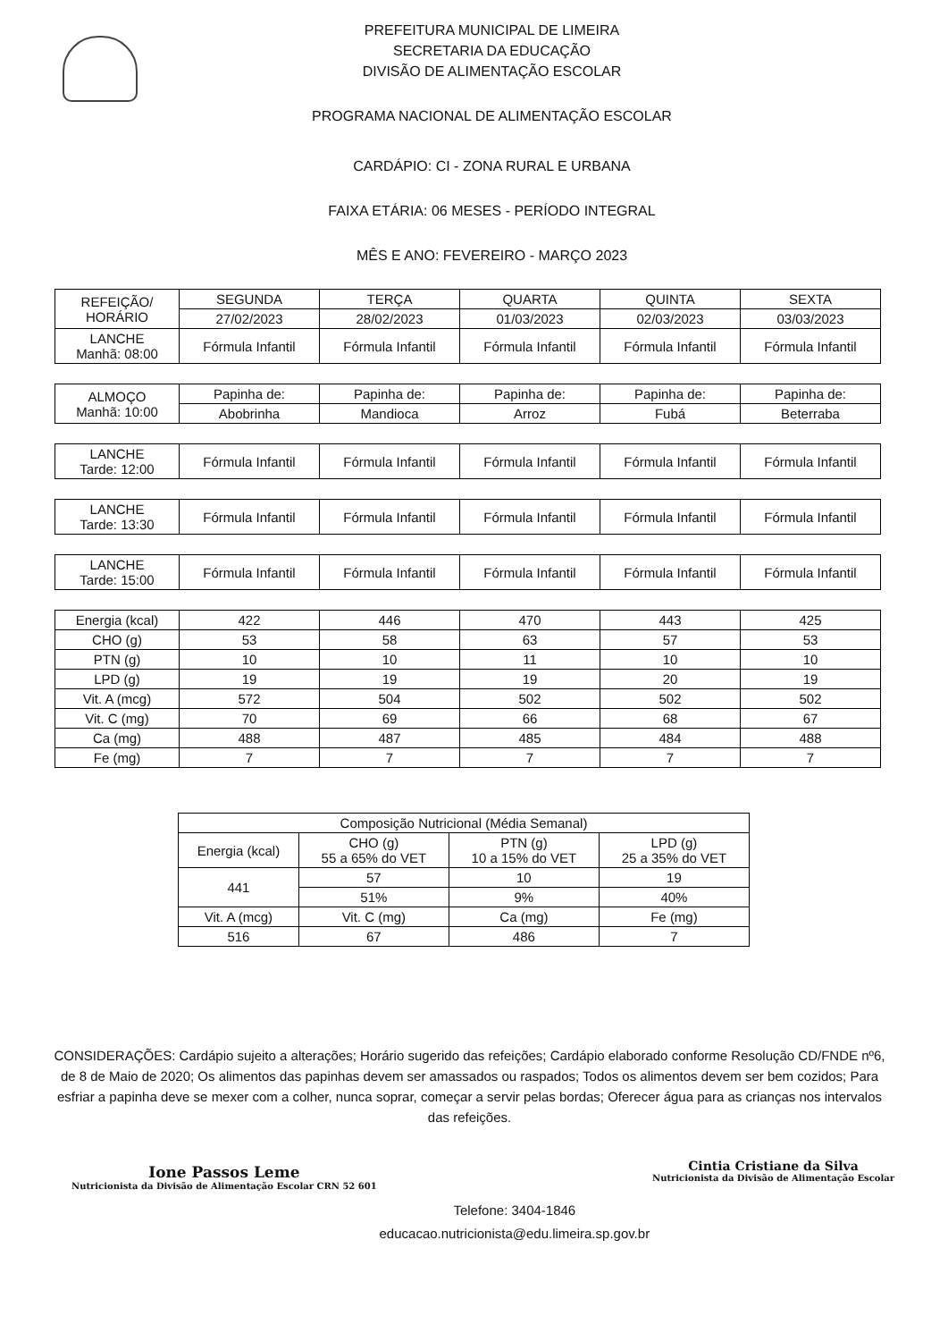PREFEITURA MUNICIPAL DE LIMEIRA
SECRETARIA DA EDUCAÇÃO
DIVISÃO DE ALIMENTAÇÃO ESCOLAR
PROGRAMA NACIONAL DE ALIMENTAÇÃO ESCOLAR
CARDÁPIO: CI - ZONA RURAL E URBANA
FAIXA ETÁRIA: 06 MESES - PERÍODO INTEGRAL
MÊS E ANO: FEVEREIRO - MARÇO 2023
| REFEIÇÃO/ HORÁRIO | SEGUNDA | TERÇA | QUARTA | QUINTA | SEXTA |
| | 27/02/2023 | 28/02/2023 | 01/03/2023 | 02/03/2023 | 03/03/2023 |
| LANCHE Manhã: 08:00 | Fórmula Infantil | Fórmula Infantil | Fórmula Infantil | Fórmula Infantil | Fórmula Infantil |
| ALMOÇO Manhã: 10:00 | Papinha de: | Papinha de: | Papinha de: | Papinha de: | Papinha de: |
| | Abobrinha | Mandioca | Arroz | Fubá | Beterraba |
| LANCHE Tarde: 12:00 | Fórmula Infantil | Fórmula Infantil | Fórmula Infantil | Fórmula Infantil | Fórmula Infantil |
| LANCHE Tarde: 13:30 | Fórmula Infantil | Fórmula Infantil | Fórmula Infantil | Fórmula Infantil | Fórmula Infantil |
| LANCHE Tarde: 15:00 | Fórmula Infantil | Fórmula Infantil | Fórmula Infantil | Fórmula Infantil | Fórmula Infantil |
| Energia (kcal) | 422 | 446 | 470 | 443 | 425 |
| CHO (g) | 53 | 58 | 63 | 57 | 53 |
| PTN (g) | 10 | 10 | 11 | 10 | 10 |
| LPD (g) | 19 | 19 | 19 | 20 | 19 |
| Vit. A (mcg) | 572 | 504 | 502 | 502 | 502 |
| Vit. C (mg) | 70 | 69 | 66 | 68 | 67 |
| Ca (mg) | 488 | 487 | 485 | 484 | 488 |
| Fe (mg) | 7 | 7 | 7 | 7 | 7 |
| Composição Nutricional (Média Semanal) | | | |
| Energia (kcal) | CHO (g) 55 a 65% do VET | PTN (g) 10 a 15% do VET | LPD (g) 25 a 35% do VET |
| 441 | 57 | 10 | 19 |
| | 51% | 9% | 40% |
| Vit. A (mcg) | Vit. C (mg) | Ca (mg) | Fe (mg) |
| 516 | 67 | 486 | 7 |
CONSIDERAÇÕES: Cardápio sujeito a alterações; Horário sugerido das refeições; Cardápio elaborado conforme Resolução CD/FNDE nº6, de 8 de Maio de 2020; Os alimentos das papinhas devem ser amassados ou raspados; Todos os alimentos devem ser bem cozidos; Para esfriar a papinha deve se mexer com a colher, nunca soprar, começar a servir pelas bordas; Oferecer água para as crianças nos intervalos das refeições.
Ione Passos Leme
Nutricionista da Divisão de Alimentação Escolar CRN 52 601
Telefone: 3404-1846
educacao.nutricionista@edu.limeira.sp.gov.br
Cintia Cristiane da Silva
Nutricionista da Divisão de Alimentação Escolar